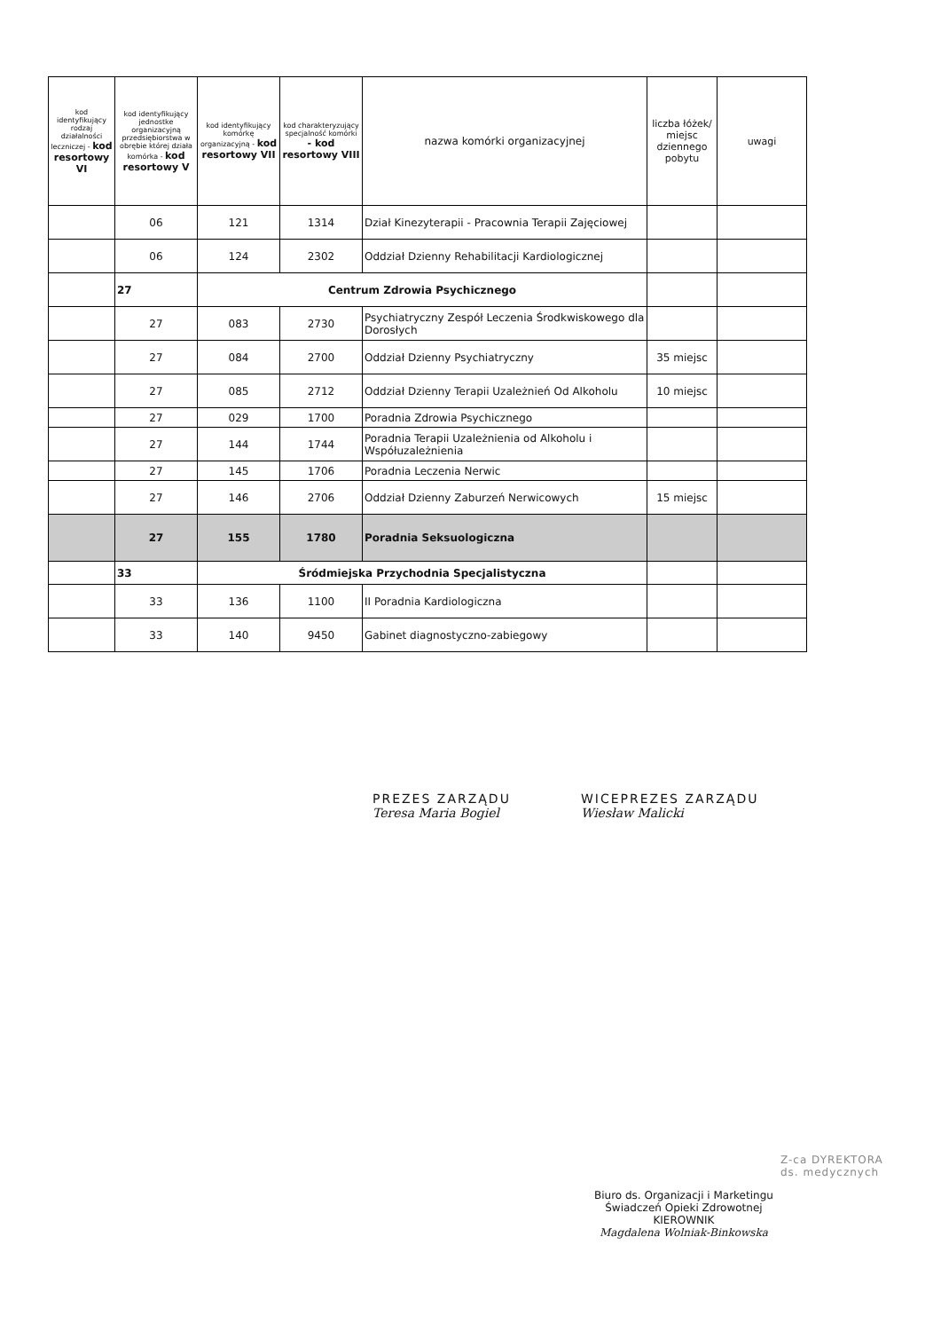| kod identyfikujący rodzaj działalności leczniczej - kod resortowy VI | kod identyfikujący jednostke organizacyjną przedsiębiorstwa w obrębie której działa komórka - kod resortowy V | kod identyfikujący komórkę organizacyjną - kod resortowy VII | kod charakteryzujący specjalność komórki - kod resortowy VIII | nazwa komórki organizacyjnej | liczba łóżek/ miejsc dziennego pobytu | uwagi |
| --- | --- | --- | --- | --- | --- | --- |
| | 06 | 121 | 1314 | Dział Kinezyterapii - Pracownia Terapii Zajęciowej | | |
| | 06 | 124 | 2302 | Oddział Dzienny Rehabilitacji Kardiologicznej | | |
| | 27 | Centrum Zdrowia Psychicznego | | | | |
| | 27 | 083 | 2730 | Psychiatryczny Zespół Leczenia Środkwiskowego dla Dorosłych | | |
| | 27 | 084 | 2700 | Oddział Dzienny Psychiatryczny | 35 miejsc | |
| | 27 | 085 | 2712 | Oddział Dzienny Terapii Uzależnień Od Alkoholu | 10 miejsc | |
| | 27 | 029 | 1700 | Poradnia Zdrowia Psychicznego | | |
| | 27 | 144 | 1744 | Poradnia Terapii Uzależnienia od Alkoholu i Współuzależnienia | | |
| | 27 | 145 | 1706 | Poradnia Leczenia Nerwic | | |
| | 27 | 146 | 2706 | Oddział Dzienny Zaburzeń Nerwicowych | 15 miejsc | |
| | 27 | 155 | 1780 | Poradnia Seksuologiczna | | |
| | 33 | Śródmiejska Przychodnia Specjalistyczna | | | | |
| | 33 | 136 | 1100 | II Poradnia Kardiologiczna | | |
| | 33 | 140 | 9450 | Gabinet diagnostyczno-zabiegowy | | |
PREZES ZARZĄDU
Teresa Maria Bogiel
WICEPREZES ZARZĄDU
Wiesław Malicki
Z-ca DYREKTORA
ds. medycznych
Biuro ds. Organizacji i Marketingu
Świadczeń Opieki Zdrowotnej
KIEROWNIK
Magdalena Wolniak-Binkowska